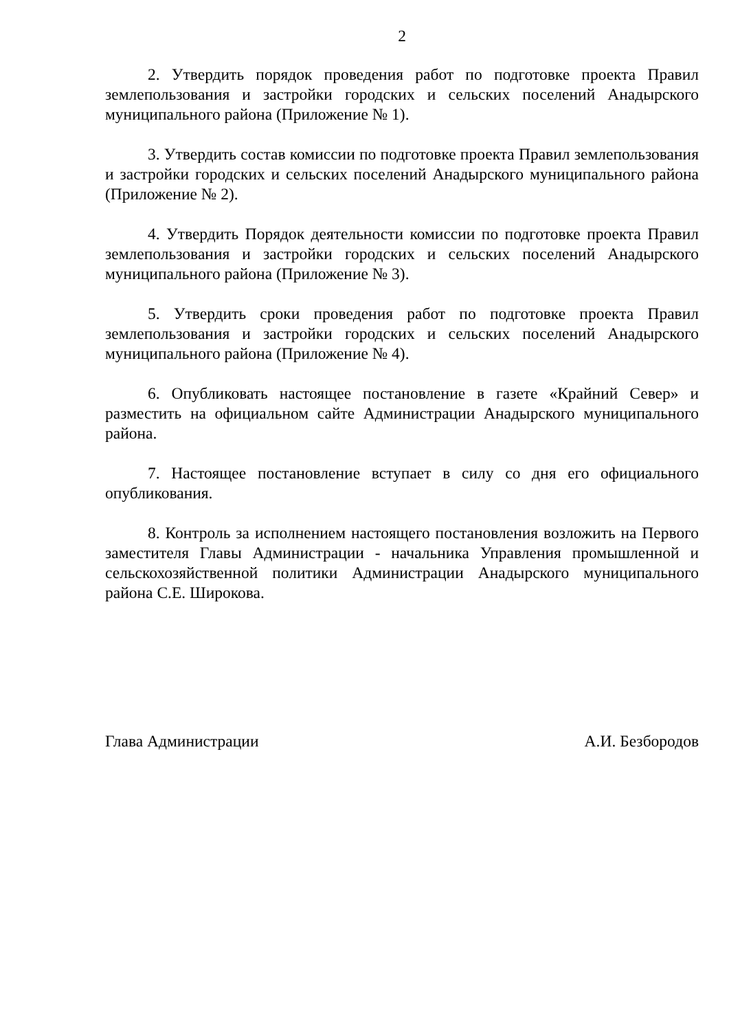2
2. Утвердить порядок проведения работ по подготовке проекта Правил землепользования и застройки городских и сельских поселений Анадырского муниципального района (Приложение № 1).
3. Утвердить состав комиссии по подготовке проекта Правил землепользования и застройки городских и сельских поселений Анадырского муниципального района (Приложение № 2).
4. Утвердить Порядок деятельности комиссии по подготовке проекта Правил землепользования и застройки городских и сельских поселений Анадырского муниципального района (Приложение № 3).
5. Утвердить сроки проведения работ по подготовке проекта Правил землепользования и застройки городских и сельских поселений Анадырского муниципального района (Приложение № 4).
6. Опубликовать настоящее постановление в газете «Крайний Север» и разместить на официальном сайте Администрации Анадырского муниципального района.
7. Настоящее постановление вступает в силу со дня его официального опубликования.
8. Контроль за исполнением настоящего постановления возложить на Первого заместителя Главы Администрации - начальника Управления промышленной и сельскохозяйственной политики Администрации Анадырского муниципального района С.Е. Широкова.
Глава Администрации А.И. Безбородов